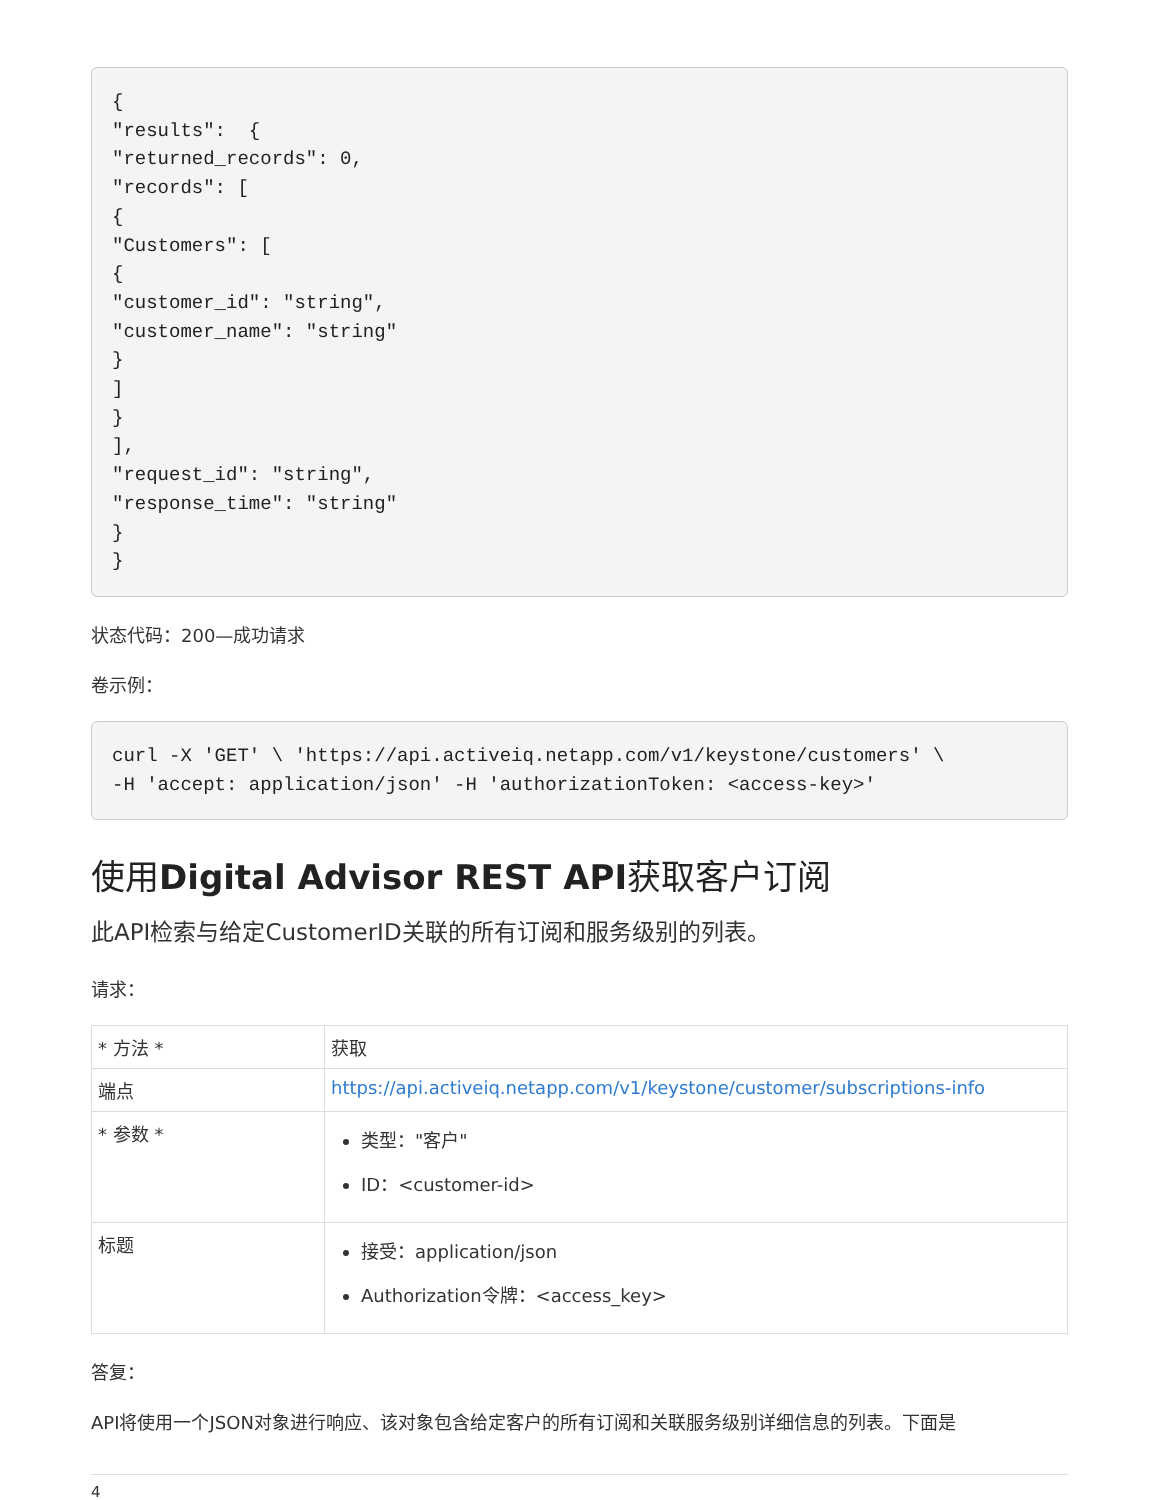{
"results":  {
"returned_records": 0,
"records": [
{
"Customers": [
{
"customer_id": "string",
"customer_name": "string"
}
]
}
],
"request_id": "string",
"response_time": "string"
}
}
状态代码：200—成功请求
卷示例：
curl -X 'GET' \ 'https://api.activeiq.netapp.com/v1/keystone/customers' \
-H 'accept: application/json' -H 'authorizationToken: <access-key>'
使用Digital Advisor REST API获取客户订阅
此API检索与给定CustomerID关联的所有订阅和服务级别的列表。
请求：
| * 方法 * | 获取 |
| 端点 | https://api.activeiq.netapp.com/v1/keystone/customer/subscriptions-info |
| * 参数 * | 类型："客户" ID：<customer-id> |
| 标题 | 接受：application/json Authorization令牌：<access_key> |
答复：
API将使用一个JSON对象进行响应、该对象包含给定客户的所有订阅和关联服务级别详细信息的列表。下面是
4